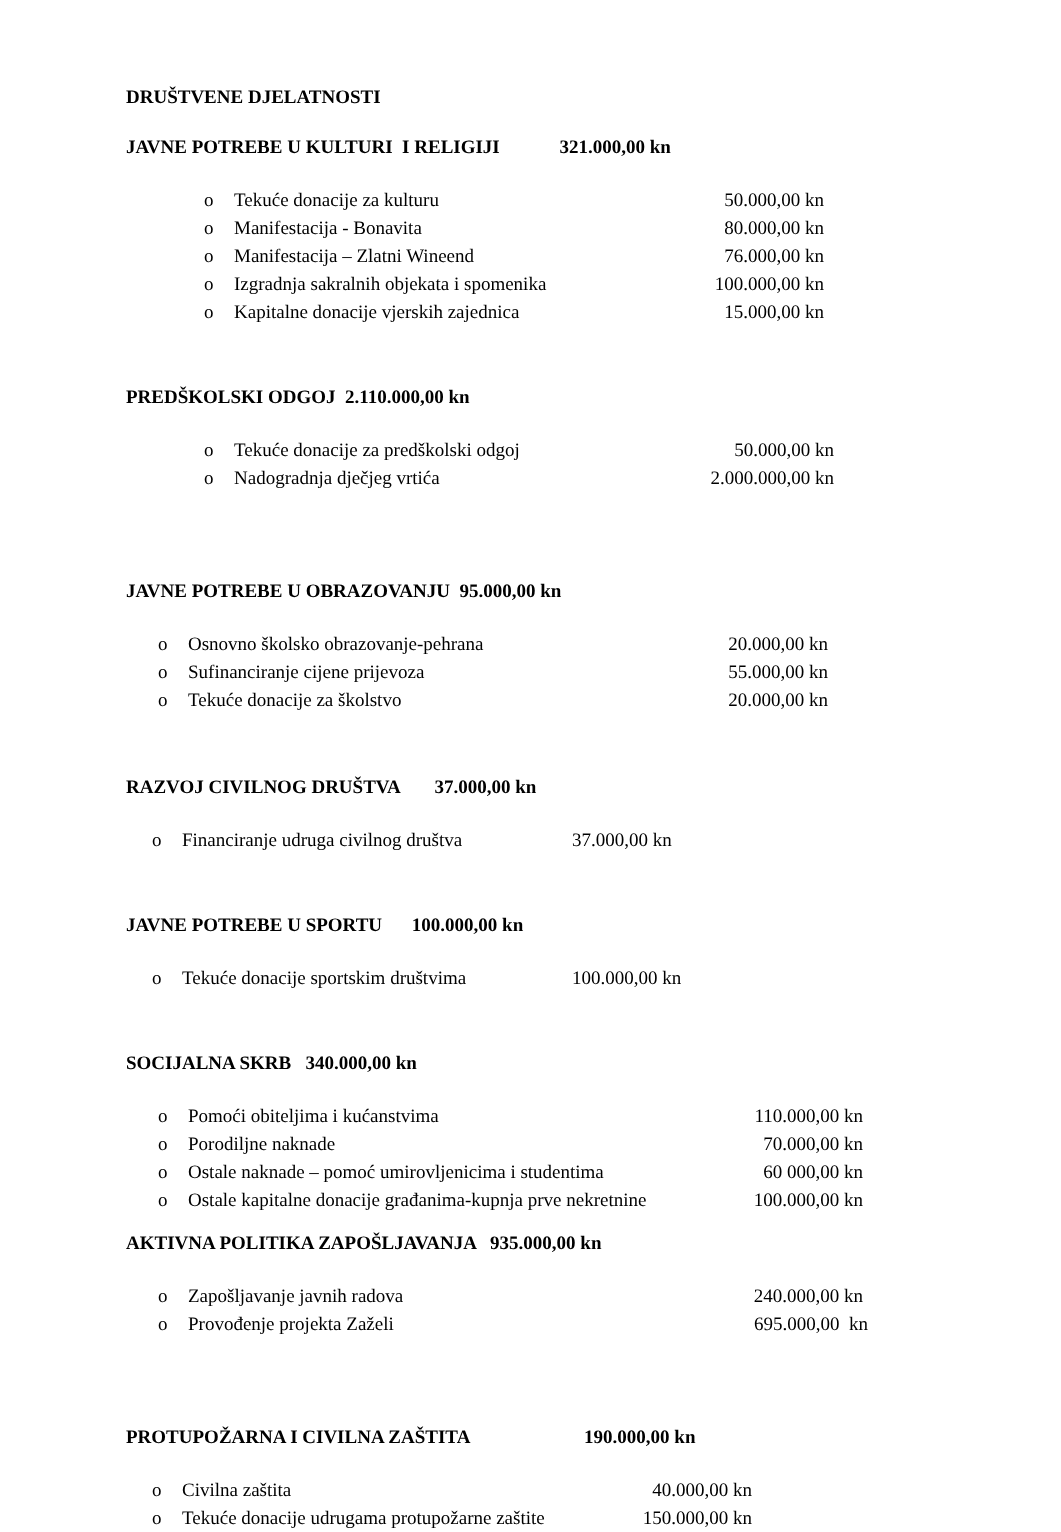DRUŠTVENE DJELATNOSTI
JAVNE POTREBE U KULTURI I RELIGIJI 321.000,00 kn
o Tekuće donacije za kulturu 50.000,00 kn
o Manifestacija - Bonavita 80.000,00 kn
o Manifestacija – Zlatni Wineend 76.000,00 kn
o Izgradnja sakralnih objekata i spomenika 100.000,00 kn
o Kapitalne donacije vjerskih zajednica 15.000,00 kn
PREDŠKOLSKI ODGOJ 2.110.000,00 kn
o Tekuće donacije za predškolski odgoj 50.000,00 kn
o Nadogradnja dječjeg vrtića 2.000.000,00 kn
JAVNE POTREBE U OBRAZOVANJU 95.000,00 kn
o Osnovno školsko obrazovanje-pehrana 20.000,00 kn
o Sufinanciranje cijene prijevoza 55.000,00 kn
o Tekuće donacije za školstvo 20.000,00 kn
RAZVOJ CIVILNOG DRUŠTVA 37.000,00 kn
o Financiranje udruga civilnog društva 37.000,00 kn
JAVNE POTREBE U SPORTU 100.000,00 kn
o Tekuće donacije sportskim društvima 100.000,00 kn
SOCIJALNA SKRB 340.000,00 kn
o Pomoći obiteljima i kućanstvima 110.000,00 kn
o Porodiljne naknade 70.000,00 kn
o Ostale naknade – pomoć umirovljenicima i studentima 60 000,00 kn
o Ostale kapitalne donacije građanima-kupnja prve nekretnine 100.000,00 kn
AKTIVNA POLITIKA ZAPOŠLJAVANJA 935.000,00 kn
o Zapošljavanje javnih radova 240.000,00 kn
o Provođenje projekta Zaželi 695.000,00 kn
PROTUPOŽARNA I CIVILNA ZAŠTITA 190.000,00 kn
o Civilna zaštita 40.000,00 kn
o Tekuće donacije udrugama protupožarne zaštite 150.000,00 kn